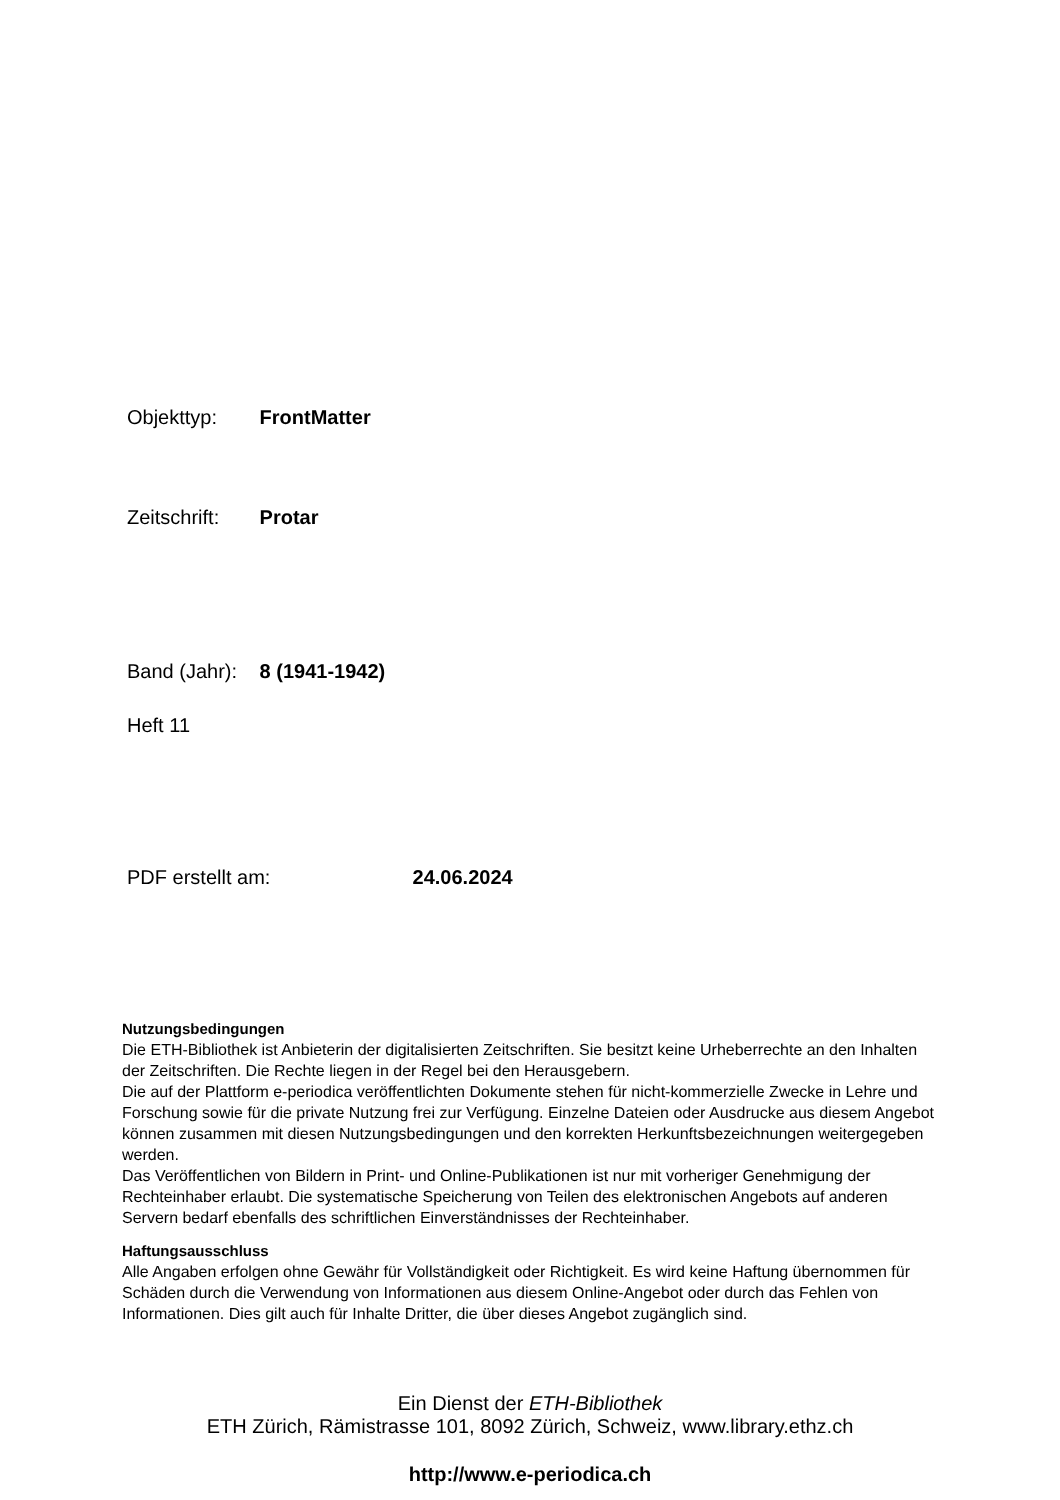Objekttyp: FrontMatter
Zeitschrift: Protar
Band (Jahr): 8 (1941-1942)
Heft 11
PDF erstellt am: 24.06.2024
Nutzungsbedingungen
Die ETH-Bibliothek ist Anbieterin der digitalisierten Zeitschriften. Sie besitzt keine Urheberrechte an den Inhalten der Zeitschriften. Die Rechte liegen in der Regel bei den Herausgebern.
Die auf der Plattform e-periodica veröffentlichten Dokumente stehen für nicht-kommerzielle Zwecke in Lehre und Forschung sowie für die private Nutzung frei zur Verfügung. Einzelne Dateien oder Ausdrucke aus diesem Angebot können zusammen mit diesen Nutzungsbedingungen und den korrekten Herkunftsbezeichnungen weitergegeben werden.
Das Veröffentlichen von Bildern in Print- und Online-Publikationen ist nur mit vorheriger Genehmigung der Rechteinhaber erlaubt. Die systematische Speicherung von Teilen des elektronischen Angebots auf anderen Servern bedarf ebenfalls des schriftlichen Einverständnisses der Rechteinhaber.
Haftungsausschluss
Alle Angaben erfolgen ohne Gewähr für Vollständigkeit oder Richtigkeit. Es wird keine Haftung übernommen für Schäden durch die Verwendung von Informationen aus diesem Online-Angebot oder durch das Fehlen von Informationen. Dies gilt auch für Inhalte Dritter, die über dieses Angebot zugänglich sind.
Ein Dienst der ETH-Bibliothek
ETH Zürich, Rämistrasse 101, 8092 Zürich, Schweiz, www.library.ethz.ch
http://www.e-periodica.ch